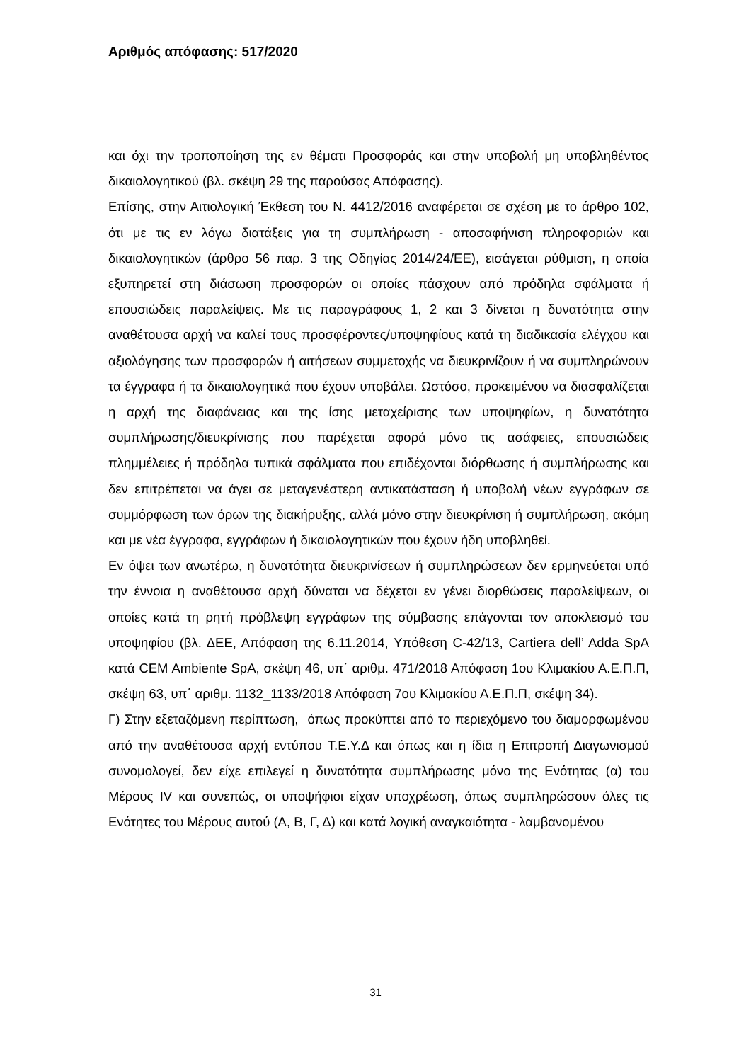Αριθμός απόφασης: 517/2020
και όχι την τροποποίηση της εν θέματι Προσφοράς και στην υποβολή μη υποβληθέντος δικαιολογητικού (βλ. σκέψη 29 της παρούσας Απόφασης).
Επίσης, στην Αιτιολογική Έκθεση του Ν. 4412/2016 αναφέρεται σε σχέση με το άρθρο 102, ότι με τις εν λόγω διατάξεις για τη συμπλήρωση - αποσαφήνιση πληροφοριών και δικαιολογητικών (άρθρο 56 παρ. 3 της Οδηγίας 2014/24/ΕΕ), εισάγεται ρύθμιση, η οποία εξυπηρετεί στη διάσωση προσφορών οι οποίες πάσχουν από πρόδηλα σφάλματα ή επουσιώδεις παραλείψεις. Με τις παραγράφους 1, 2 και 3 δίνεται η δυνατότητα στην αναθέτουσα αρχή να καλεί τους προσφέροντες/υποψηφίους κατά τη διαδικασία ελέγχου και αξιολόγησης των προσφορών ή αιτήσεων συμμετοχής να διευκρινίζουν ή να συμπληρώνουν τα έγγραφα ή τα δικαιολογητικά που έχουν υποβάλει. Ωστόσο, προκειμένου να διασφαλίζεται η αρχή της διαφάνειας και της ίσης μεταχείρισης των υποψηφίων, η δυνατότητα συμπλήρωσης/διευκρίνισης που παρέχεται αφορά μόνο τις ασάφειες, επουσιώδεις πλημμέλειες ή πρόδηλα τυπικά σφάλματα που επιδέχονται διόρθωσης ή συμπλήρωσης και δεν επιτρέπεται να άγει σε μεταγενέστερη αντικατάσταση ή υποβολή νέων εγγράφων σε συμμόρφωση των όρων της διακήρυξης, αλλά μόνο στην διευκρίνιση ή συμπλήρωση, ακόμη και με νέα έγγραφα, εγγράφων ή δικαιολογητικών που έχουν ήδη υποβληθεί.
Εν όψει των ανωτέρω, η δυνατότητα διευκρινίσεων ή συμπληρώσεων δεν ερμηνεύεται υπό την έννοια η αναθέτουσα αρχή δύναται να δέχεται εν γένει διορθώσεις παραλείψεων, οι οποίες κατά τη ρητή πρόβλεψη εγγράφων της σύμβασης επάγονται τον αποκλεισμό του υποψηφίου (βλ. ΔΕΕ, Απόφαση της 6.11.2014, Υπόθεση C-42/13, Cartiera dell’ Adda SpA κατά CEM Ambiente SpA, σκέψη 46, υπ΄ αριθμ. 471/2018 Απόφαση 1ου Κλιμακίου Α.Ε.Π.Π, σκέψη 63, υπ΄ αριθμ. 1132_1133/2018 Απόφαση 7ου Κλιμακίου Α.Ε.Π.Π, σκέψη 34).
Γ) Στην εξεταζόμενη περίπτωση, όπως προκύπτει από το περιεχόμενο του διαμορφωμένου από την αναθέτουσα αρχή εντύπου Τ.Ε.Υ.Δ και όπως και η ίδια η Επιτροπή Διαγωνισμού συνομολογεί, δεν είχε επιλεγεί η δυνατότητα συμπλήρωσης μόνο της Ενότητας (α) του Μέρους IV και συνεπώς, οι υποψήφιοι είχαν υποχρέωση, όπως συμπληρώσουν όλες τις Ενότητες του Μέρους αυτού (Α, Β, Γ, Δ) και κατά λογική αναγκαιότητα - λαμβανομένου
31